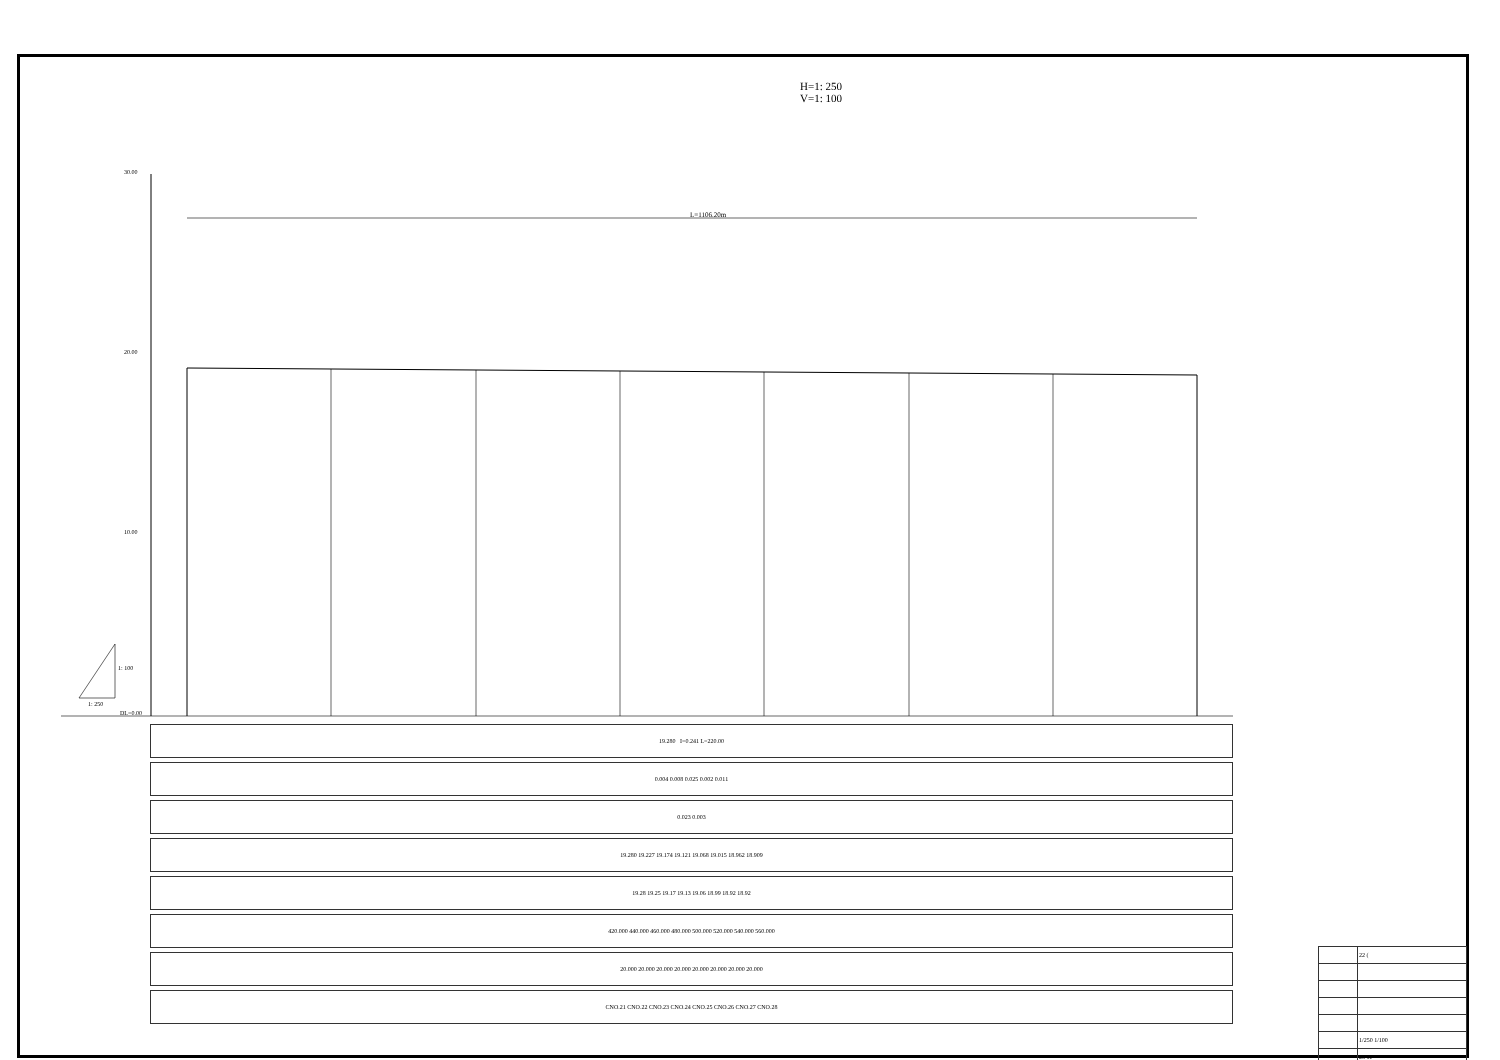H=1: 250
V=1: 100
30.00
20.00
10.00
DL=0.00
L=1106.20m
1: 250
1: 100
| 19.280 I=0.241 L=220.00 |
| 0.004 0.008 0.025 0.002 0.011 |
| 0.023 0.003 |
| 19.280 19.227 19.174 19.121 19.068 19.015 18.962 18.909 |
| 19.28 19.25 19.17 19.13 19.06 18.99 18.92 18.92 |
| 420.000 440.000 460.000 480.000 500.000 520.000 540.000 560.000 |
| 20.000 20.000 20.000 20.000 20.000 20.000 20.000 20.000 |
| CNO.21 CNO.22 CNO.23 CNO.24 CNO.25 CNO.26 CNO.27 CNO.28 |
| | 22 ( |
| | 1/250 1/100 |
| | 25 11 |